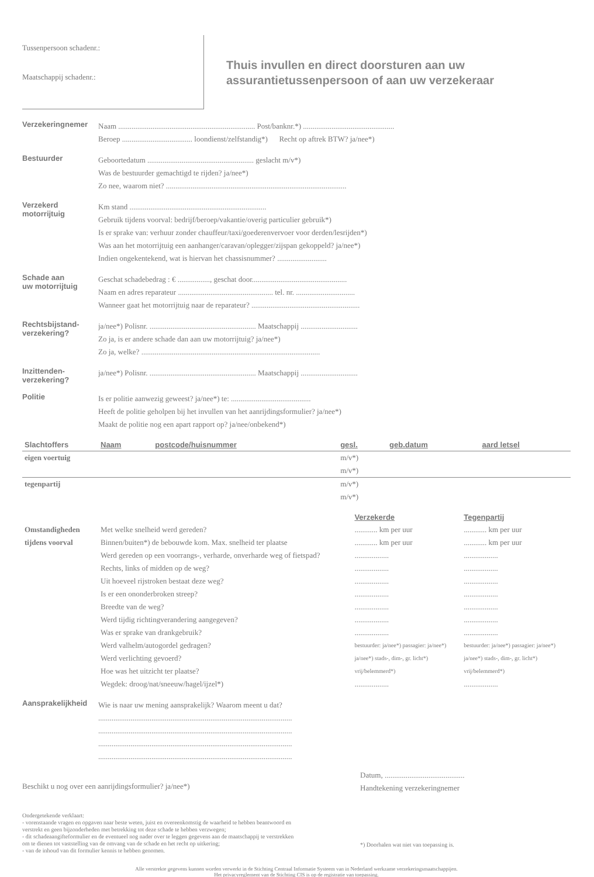Tussenpersoon schadenr.:
Maatschappij schadenr.:
Thuis invullen en direct doorsturen aan uw
assurantietussenpersoon of aan uw verzekeraar
Verzekeringnemer
Naam ........................................................................ Post/banknr.*) ................................................
Beroep ..................................... loondienst/zelfstandig*) Recht op aftrek BTW? ja/nee*)
Bestuurder
Geboortedatum ........................................................ geslacht m/v*)
Was de bestuurder gemachtigd te rijden? ja/nee*)
Zo nee, waarom niet? ...............................................................................................
Verzekerd
motorrijtuig
Km stand ........................................................................
Gebruik tijdens voorval: bedrijf/beroep/vakantie/overig particulier gebruik*)
Is er sprake van: verhuur zonder chauffeur/taxi/goederenvervoer voor derden/lesrijden*)
Was aan het motorrijtuig een aanhanger/caravan/oplegger/zijspan gekoppeld? ja/nee*)
Indien ongekentekend, wat is hiervan het chassisnummer? ..........................
Schade aan
uw motorrijtuig
Geschat schadebedrag : € ................., geschat door..................................................
Naam en adres reparateur .................................................. tel. nr. ...............................
Wanneer gaat het motorrijtuig naar de reparateur? .........................................................
Rechtsbijstand-
verzekering?
ja/nee*) Polisnr. ........................................................ Maatschappij ..............................
Zo ja, is er andere schade dan aan uw motorrijtuig? ja/nee*)
Zo ja, welke? ..............................................................................................
Inzittenden-
verzekering?
ja/nee*) Polisnr. ........................................................ Maatschappij ..............................
Politie
Is er politie aanwezig geweest? ja/nee*) te: ..........................................
Heeft de politie geholpen bij het invullen van het aanrijdingsformulier? ja/nee*)
Maakt de politie nog een apart rapport op? ja/nee/onbekend*)
| Slachtoffers | Naam | postcode/huisnummer | gesl. | geb.datum | aard letsel |
| eigen voertuig | | | m/v*) | | |
| | | | m/v*) | | |
| tegenpartij | | | m/v*) | | |
| | | | m/v*) | | |
| | | Verzekerde | Tegenpartij |
| Omstandigheden | Met welke snelheid werd gereden? | ............ km per uur | ............ km per uur |
| tijdens voorval | Binnen/buiten*) de bebouwde kom. Max. snelheid ter plaatse | ............ km per uur | ............ km per uur |
| | Werd gereden op een voorrangs-, verharde, onverharde weg of fietspad? | .................. | .................. |
| | Rechts, links of midden op de weg? | .................. | .................. |
| | Uit hoeveel rijstroken bestaat deze weg? | .................. | .................. |
| | Is er een ononderbroken streep? | .................. | .................. |
| | Breedte van de weg? | .................. | .................. |
| | Werd tijdig richtingverandering aangegeven? | .................. | .................. |
| | Was er sprake van drankgebruik? | .................. | .................. |
| | Werd valhelm/autogordel gedragen? | bestuurder: ja/nee*) passagier: ja/nee*) | bestuurder: ja/nee*) passagier: ja/nee*) |
| | Werd verlichting gevoerd? | ja/nee*) stads-, dim-, gr. licht*) | ja/nee*) stads-, dim-, gr. licht*) |
| | Hoe was het uitzicht ter plaatse? | vrij/belemmerd*) | vrij/belemmerd*) |
| | Wegdek: droog/nat/sneeuw/hagel/ijzel*) | .................. | .................. |
Aansprakelijkheid
Wie is naar uw mening aansprakelijk? Waarom meent u dat?
......................................................................................................
......................................................................................................
......................................................................................................
......................................................................................................
Beschikt u nog over een aanrijdingsformulier? ja/nee*)
Datum, ..........................................
Handtekening verzekeringnemer
Ondergetekende verklaart:
- vorenstaande vragen en opgaven naar beste weten, juist en overeenkomstig de waarheid te hebben beantwoord en verstrekt en geen bijzonderheden met betrekking tot deze schade te hebben verzwegen;
- dit schadeaangifteformulier en de eventueel nog nader over te leggen gegevens aan de maatschappij te verstrekken om te dienen tot vaststelling van de omvang van de schade en het recht op uitkering;
- van de inhoud van dit formulier kennis te hebben genomen.
*) Doorhalen wat niet van toepassing is.
Alle verstrekte gegevens kunnen worden verwerkt in de Stichting Centraal Informatie Systeem van in Nederland werkzame verzekeringsmaatschappijen.
Het privacyreglement van de Stichting CIS is op de registratie van toepassing.